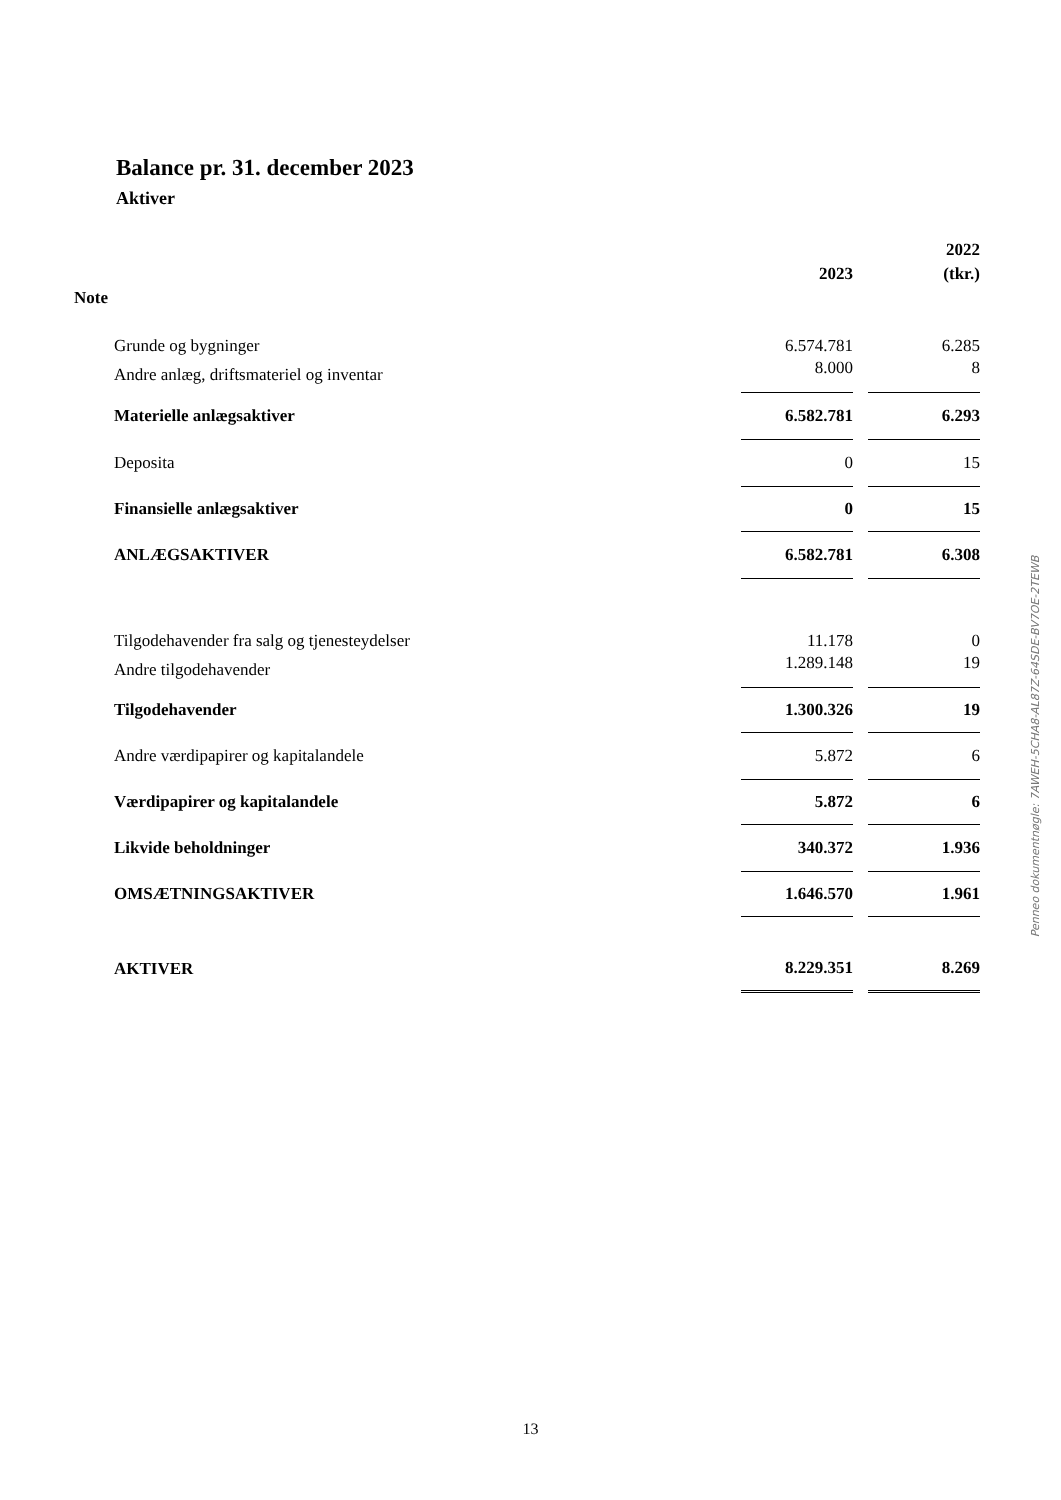Balance pr. 31. december 2023
Aktiver
| | | | | 2022 |
| --- | --- | --- | --- | --- |
| | | 2023 | | (tkr.) |
| Note | | | | |
| | Grunde og bygninger | 6.574.781 | | 6.285 |
| | Andre anlæg, driftsmateriel og inventar | 8.000 | | 8 |
| | Materielle anlægsaktiver | 6.582.781 | | 6.293 |
| | Deposita | 0 | | 15 |
| | Finansielle anlægsaktiver | 0 | | 15 |
| | ANLÆGSAKTIVER | 6.582.781 | | 6.308 |
| | Tilgodehavender fra salg og tjenesteydelser | 11.178 | | 0 |
| | Andre tilgodehavender | 1.289.148 | | 19 |
| | Tilgodehavender | 1.300.326 | | 19 |
| | Andre værdipapirer og kapitalandele | 5.872 | | 6 |
| | Værdipapirer og kapitalandele | 5.872 | | 6 |
| | Likvide beholdninger | 340.372 | | 1.936 |
| | OMSÆTNINGSAKTIVER | 1.646.570 | | 1.961 |
| | AKTIVER | 8.229.351 | | 8.269 |
Penneo dokumentnøgle: 7AWEH-5CHA8-AL87Z-64SDE-BV7OE-2TEWB
13